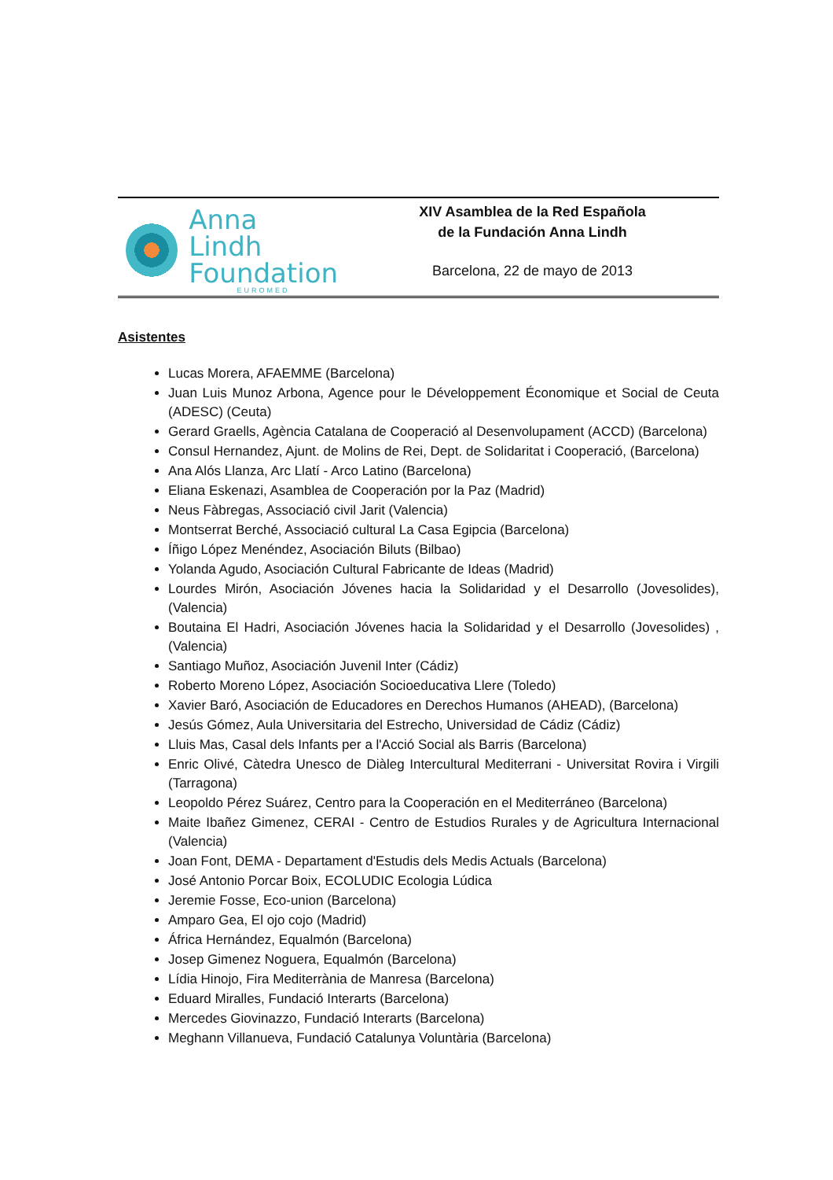Anna Lindh
Foundation
EUROMED
XIV Asamblea de la Red Española
de la Fundación Anna Lindh
Barcelona, 22 de mayo de 2013
Asistentes
Lucas Morera, AFAEMME (Barcelona)
Juan Luis Munoz Arbona, Agence pour le Développement Économique et Social de Ceuta (ADESC) (Ceuta)
Gerard Graells, Agència Catalana de Cooperació al Desenvolupament (ACCD) (Barcelona)
Consul Hernandez, Ajunt. de Molins de Rei, Dept. de Solidaritat i Cooperació, (Barcelona)
Ana Alós Llanza, Arc Llatí - Arco Latino (Barcelona)
Eliana Eskenazi, Asamblea de Cooperación por la Paz (Madrid)
Neus Fàbregas, Associació civil Jarit (Valencia)
Montserrat Berché, Associació cultural La Casa Egipcia (Barcelona)
Íñigo López Menéndez, Asociación Biluts (Bilbao)
Yolanda Agudo, Asociación Cultural Fabricante de Ideas (Madrid)
Lourdes Mirón, Asociación Jóvenes hacia la Solidaridad y el Desarrollo (Jovesolides), (Valencia)
Boutaina El Hadri, Asociación Jóvenes hacia la Solidaridad y el Desarrollo (Jovesolides) , (Valencia)
Santiago Muñoz, Asociación Juvenil Inter (Cádiz)
Roberto Moreno López, Asociación Socioeducativa Llere (Toledo)
Xavier Baró, Asociación de Educadores en Derechos Humanos (AHEAD), (Barcelona)
Jesús Gómez, Aula Universitaria del Estrecho, Universidad de Cádiz (Cádiz)
Lluis Mas, Casal dels Infants per a l'Acció Social als Barris (Barcelona)
Enric Olivé, Càtedra Unesco de Diàleg Intercultural Mediterrani - Universitat Rovira i Virgili (Tarragona)
Leopoldo Pérez Suárez, Centro para la Cooperación en el Mediterráneo (Barcelona)
Maite Ibañez Gimenez, CERAI - Centro de Estudios Rurales y de Agricultura Internacional (Valencia)
Joan Font, DEMA - Departament d'Estudis dels Medis Actuals (Barcelona)
José Antonio Porcar Boix, ECOLUDIC Ecologia Lúdica
Jeremie Fosse, Eco-union (Barcelona)
Amparo Gea, El ojo cojo (Madrid)
África Hernández, Equalmón (Barcelona)
Josep Gimenez Noguera, Equalmón (Barcelona)
Lídia Hinojo, Fira Mediterrània de Manresa (Barcelona)
Eduard Miralles, Fundació Interarts (Barcelona)
Mercedes Giovinazzo, Fundació Interarts (Barcelona)
Meghann Villanueva, Fundació Catalunya Voluntària (Barcelona)